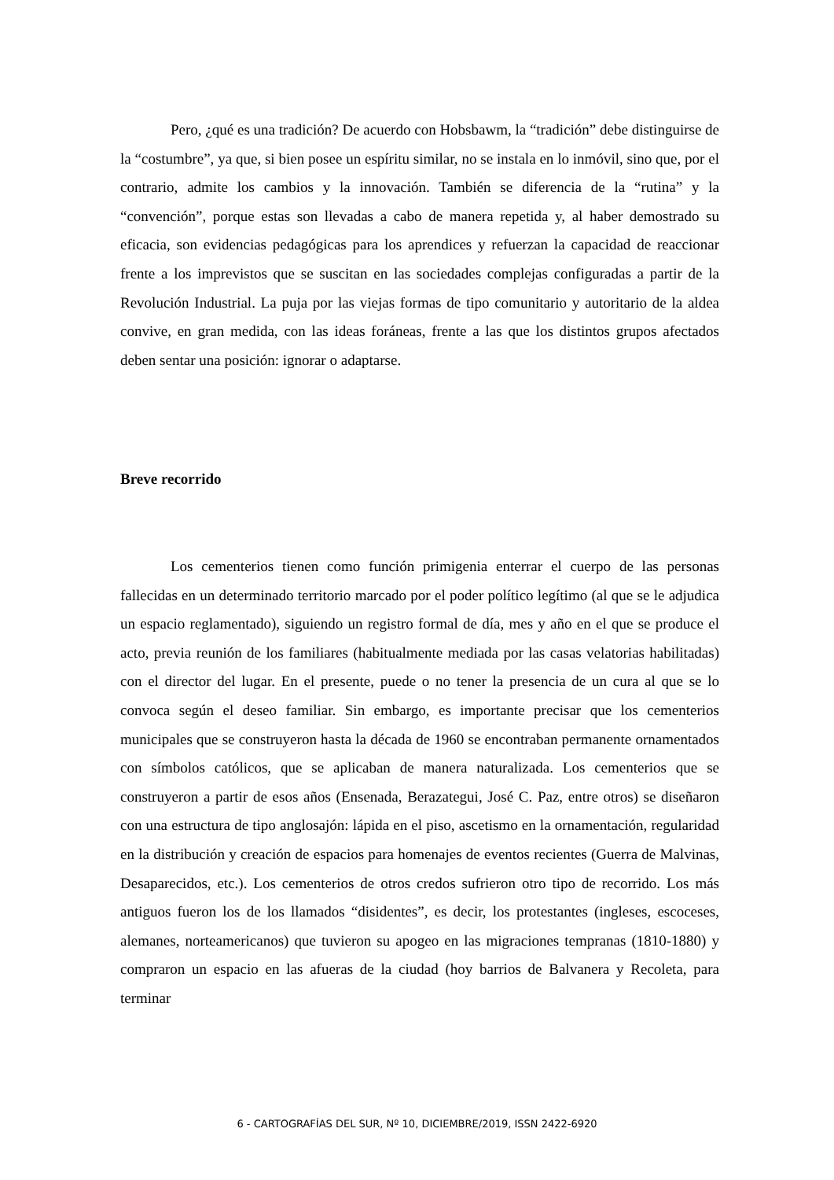Pero, ¿qué es una tradición? De acuerdo con Hobsbawm, la “tradición” debe distinguirse de la “costumbre”, ya que, si bien posee un espíritu similar, no se instala en lo inmóvil, sino que, por el contrario, admite los cambios y la innovación. También se diferencia de la “rutina” y la “convención”, porque estas son llevadas a cabo de manera repetida y, al haber demostrado su eficacia, son evidencias pedagógicas para los aprendices y refuerzan la capacidad de reaccionar frente a los imprevistos que se suscitan en las sociedades complejas configuradas a partir de la Revolución Industrial. La puja por las viejas formas de tipo comunitario y autoritario de la aldea convive, en gran medida, con las ideas foráneas, frente a las que los distintos grupos afectados deben sentar una posición: ignorar o adaptarse.
Breve recorrido
Los cementerios tienen como función primigenia enterrar el cuerpo de las personas fallecidas en un determinado territorio marcado por el poder político legítimo (al que se le adjudica un espacio reglamentado), siguiendo un registro formal de día, mes y año en el que se produce el acto, previa reunión de los familiares (habitualmente mediada por las casas velatorias habilitadas) con el director del lugar. En el presente, puede o no tener la presencia de un cura al que se lo convoca según el deseo familiar. Sin embargo, es importante precisar que los cementerios municipales que se construyeron hasta la década de 1960 se encontraban permanente ornamentados con símbolos católicos, que se aplicaban de manera naturalizada. Los cementerios que se construyeron a partir de esos años (Ensenada, Berazategui, José C. Paz, entre otros) se diseñaron con una estructura de tipo anglosajón: lápida en el piso, ascetismo en la ornamentación, regularidad en la distribución y creación de espacios para homenajes de eventos recientes (Guerra de Malvinas, Desaparecidos, etc.). Los cementerios de otros credos sufrieron otro tipo de recorrido. Los más antiguos fueron los de los llamados “disidentes”, es decir, los protestantes (ingleses, escoceses, alemanes, norteamericanos) que tuvieron su apogeo en las migraciones tempranas (1810-1880) y compraron un espacio en las afueras de la ciudad (hoy barrios de Balvanera y Recoleta, para terminar
6 - CARTOGRAFÍAS DEL SUR, Nº 10, DICIEMBRE/2019, ISSN 2422-6920